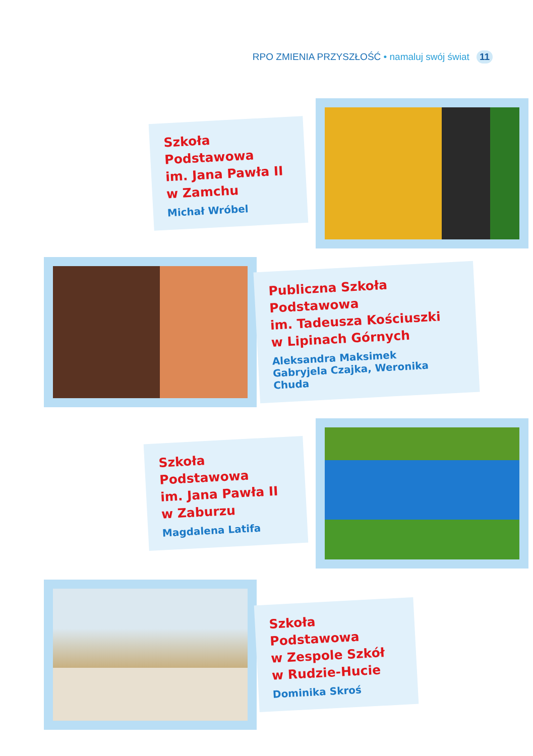RPO ZMIENIA PRZYSZŁOŚĆ • namaluj swój świat 11
Szkoła Podstawowa
im. Jana Pawła II
w Zamchu
Michał Wróbel
Publiczna Szkoła Podstawowa
im. Tadeusza Kościuszki
w Lipinach Górnych
Aleksandra Maksimek
Gabryjela Czajka, Weronika Chuda
Szkoła Podstawowa
im. Jana Pawła II
w Zaburzu
Magdalena Latifa
Szkoła Podstawowa
w Zespole Szkół
w Rudzie-Hucie
Dominika Skroś